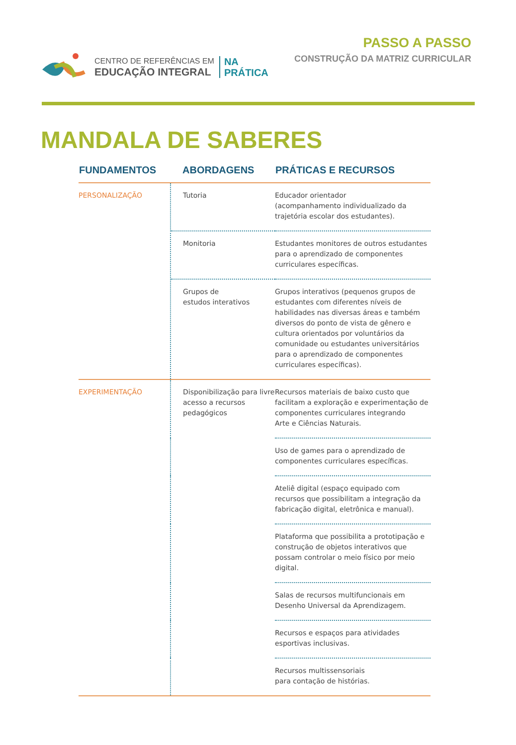CENTRO DE REFERÊNCIAS EM
EDUCAÇÃO INTEGRAL
NA
PRÁTICA
PASSO A PASSO
CONSTRUÇÃO DA MATRIZ CURRICULAR
MANDALA DE SABERES
| FUNDAMENTOS | ABORDAGENS | PRÁTICAS E RECURSOS |
| --- | --- | --- |
| PERSONALIZAÇÃO | Tutoria | Educador orientador (acompanhamento individualizado da trajetória escolar dos estudantes). |
| | Monitoria | Estudantes monitores de outros estudantes para o aprendizado de componentes curriculares específicas. |
| | Grupos de estudos interativos | Grupos interativos (pequenos grupos de estudantes com diferentes níveis de habilidades nas diversas áreas e também diversos do ponto de vista de gênero e cultura orientados por voluntários da comunidade ou estudantes universitários para o aprendizado de componentes curriculares específicas). |
| EXPERIMENTAÇÃO | Disponibilização para livre acesso a recursos pedagógicos | Recursos materiais de baixo custo que facilitam a exploração e experimentação de componentes curriculares integrando Arte e Ciências Naturais. |
| | | Uso de games para o aprendizado de componentes curriculares específicas. |
| | | Ateliê digital (espaço equipado com recursos que possibilitam a integração da fabricação digital, eletrônica e manual). |
| | | Plataforma que possibilita a prototipação e construção de objetos interativos que possam controlar o meio físico por meio digital. |
| | | Salas de recursos multifuncionais em Desenho Universal da Aprendizagem. |
| | | Recursos e espaços para atividades esportivas inclusivas. |
| | | Recursos multissensoriais para contação de histórias. |